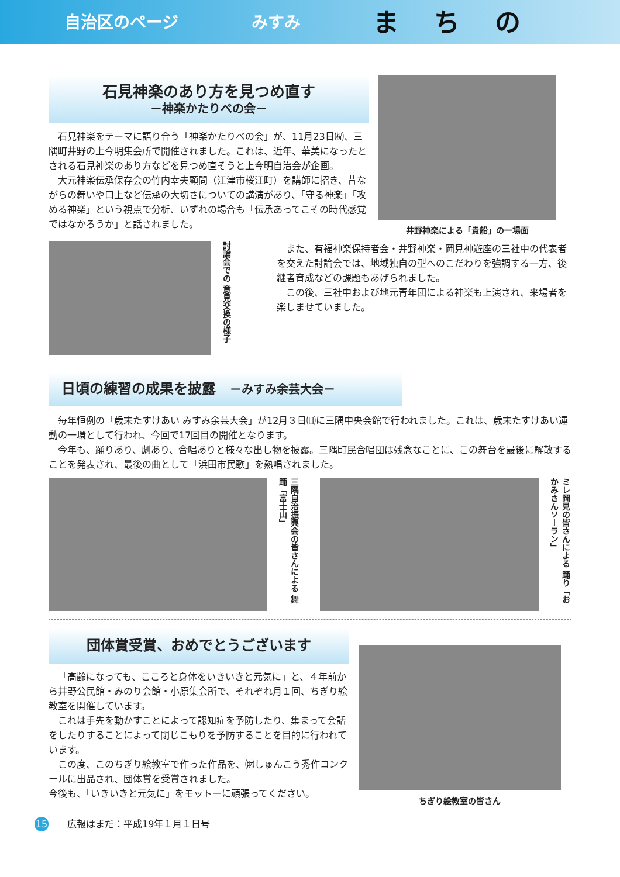自治区のページ みすみ まちの
石見神楽のあり方を見つめ直す
－神楽かたりべの会－
石見神楽をテーマに語り合う「神楽かたりべの会」が、11月23日㈷、三隅町井野の上今明集会所で開催されました。これは、近年、華美になったとされる石見神楽のあり方などを見つめ直そうと上今明自治会が企画。
大元神楽伝承保存会の竹内幸夫顧問（江津市桜江町）を講師に招き、昔ながらの舞いや口上など伝承の大切さについての講演があり、「守る神楽」「攻める神楽」という視点で分析、いずれの場合も「伝承あってこその時代感覚ではなかろうか」と話されました。
井野神楽による「貴船」の一場面
討論会での 意見交換の様子
また、有福神楽保持者会・井野神楽・岡見神遊座の三社中の代表者を交えた討論会では、地域独自の型へのこだわりを強調する一方、後継者育成などの課題もあげられました。
この後、三社中および地元青年団による神楽も上演され、来場者を楽しませていました。
日頃の練習の成果を披露　－みすみ余芸大会－
毎年恒例の「歳末たすけあい みすみ余芸大会」が12月３日㈰に三隅中央会館で行われました。これは、歳末たすけあい運動の一環として行われ、今回で17回目の開催となります。
今年も、踊りあり、劇あり、合唱ありと様々な出し物を披露。三隅町民合唱団は残念なことに、この舞台を最後に解散することを発表され、最後の曲として「浜田市民歌」を熱唱されました。
三隅自治振興会の皆さんによる 舞踊「富士山」
ミレ岡見の皆さんによる 踊り「おかみさんソーラン」
団体賞受賞、おめでとうございます
「高齢になっても、こころと身体をいきいきと元気に」と、４年前から井野公民館・みのり会館・小原集会所で、それぞれ月１回、ちぎり絵教室を開催しています。
これは手先を動かすことによって認知症を予防したり、集まって会話をしたりすることによって閉じこもりを予防することを目的に行われています。
この度、このちぎり絵教室で作った作品を、㈶しゅんこう秀作コンクールに出品され、団体賞を受賞されました。
今後も、「いきいきと元気に」をモットーに頑張ってください。
ちぎり絵教室の皆さん
15　　広報はまだ：平成19年１月１日号